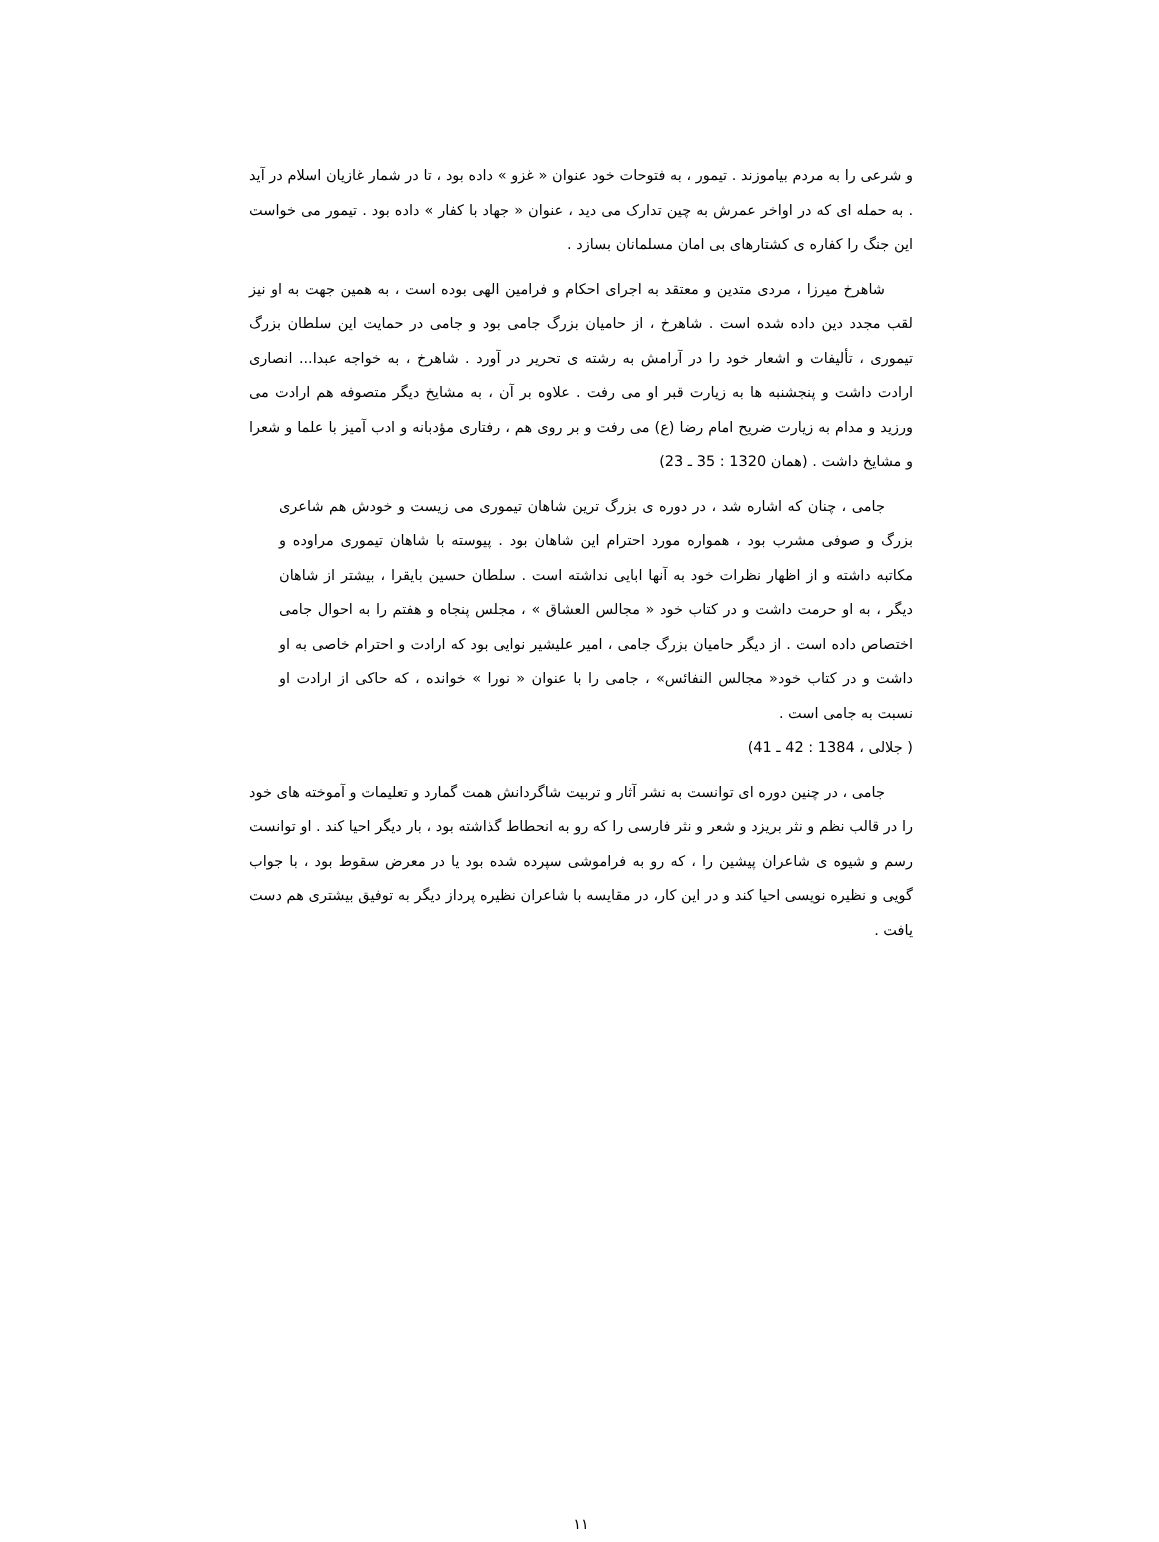و شرعی را به مردم بیاموزند . تیمور ، به فتوحات خود عنوان « غزو » داده بود ، تا در شمار غازیان اسلام در آید . به حمله ای که در اواخر عمرش به چین تدارک می دید ، عنوان « جهاد با کفار » داده بود . تیمور می خواست این جنگ را کفاره ی کشتارهای بی امان مسلمانان بسازد .
شاهرخ میرزا ، مردی متدین و معتقد به اجرای احکام و فرامین الهی بوده است ، به همین جهت به او نیز لقب مجدد دین داده شده است . شاهرخ ، از حامیان بزرگ جامی بود و جامی در حمایت این سلطان بزرگ تیموری ، تألیفات و اشعار خود را در آرامش به رشته ی تحریر در آورد . شاهرخ ، به خواجه عبدا... انصاری ارادت داشت و پنجشنبه ها به زیارت قبر او می رفت . علاوه بر آن ، به مشایخ دیگر متصوفه هم ارادت می ورزید و مدام به زیارت ضریح امام رضا (ع) می رفت و بر روی هم ، رفتاری مؤدبانه و ادب آمیز با علما و شعرا و مشایخ داشت . (همان 1320 : 35 ـ 23)
جامی ، چنان که اشاره شد ، در دوره ی بزرگ ترین شاهان تیموری می زیست و خودش هم شاعری بزرگ و صوفی مشرب بود ، همواره مورد احترام این شاهان بود . پیوسته با شاهان تیموری مراوده و مکاتبه داشته و از اظهار نظرات خود به آنها ابایی نداشته است . سلطان حسین بایقرا ، بیشتر از شاهان دیگر ، به او حرمت داشت و در کتاب خود « مجالس العشاق » ، مجلس پنجاه و هفتم را به احوال جامی اختصاص داده است . از دیگر حامیان بزرگ جامی ، امیر علیشیر نوایی بود که ارادت و احترام خاصی به او داشت و در کتاب خود« مجالس النفائس» ، جامی را با عنوان « نورا » خوانده ، که حاکی از ارادت او نسبت به جامی است .
( جلالی ، 1384 : 42 ـ 41)
جامی ، در چنین دوره ای توانست به نشر آثار و تربیت شاگردانش همت گمارد و تعلیمات و آموخته های خود را در قالب نظم و نثر بریزد و شعر و نثر فارسی را که رو به انحطاط گذاشته بود ، بار دیگر احیا کند . او توانست رسم و شیوه ی شاعران پیشین را ، که رو به فراموشی سپرده شده بود یا در معرض سقوط بود ، با جواب گویی و نظیره نویسی احیا کند و در این کار، در مقایسه با شاعران نظیره پرداز دیگر به توفیق بیشتری هم دست یافت .
۱۱